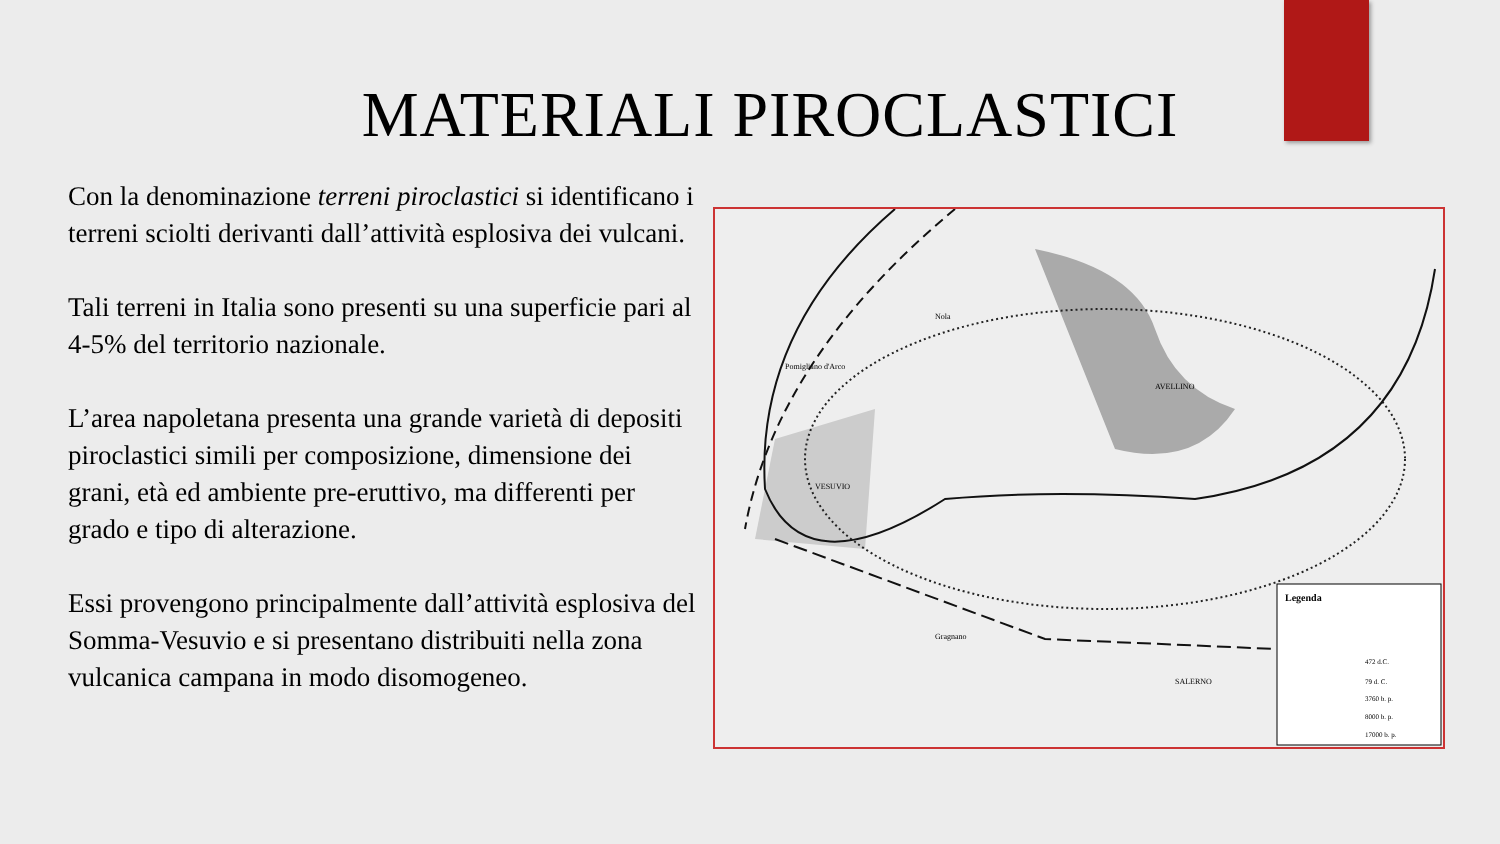MATERIALI PIROCLASTICI
Con la denominazione terreni piroclastici si identificano i terreni sciolti derivanti dall’attività esplosiva dei vulcani.
Tali terreni in Italia sono presenti su una superficie pari al 4-5% del territorio nazionale.
L’area napoletana presenta una grande varietà di depositi piroclastici simili per composizione, dimensione dei grani, età ed ambiente pre-eruttivo, ma differenti per grado e tipo di alterazione.
Essi provengono principalmente dall’attività esplosiva del Somma-Vesuvio e si presentano distribuiti nella zona vulcanica campana in modo disomogeneo.
Legenda
472 d.C.
79 d. C.
3760 b. p.
8000 b. p.
17000 b. p.
VESUVIO
AVELLINO
SALERNO
Pomigliano d'Arco
Nola
Gragnano